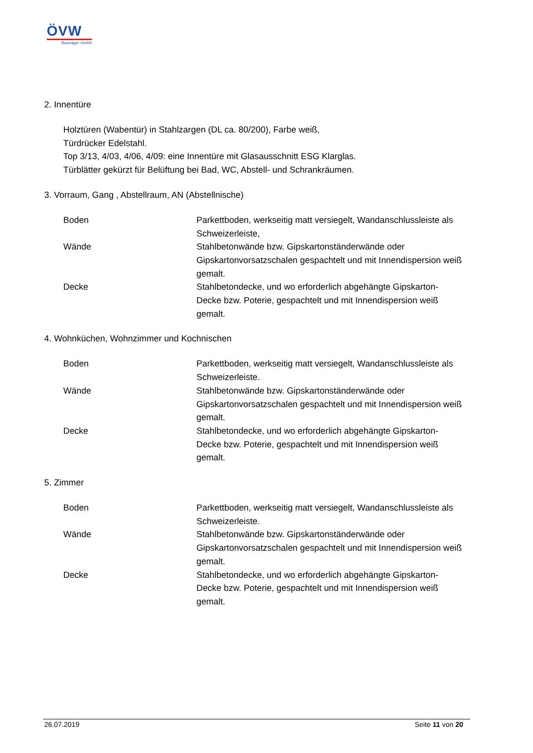ÖVW
Bauträger GmbH
2. Innentüre
Holztüren (Wabentür) in Stahlzargen (DL ca. 80/200), Farbe weiß,
Türdrücker Edelstahl.
Top 3/13, 4/03, 4/06, 4/09: eine Innentüre mit Glasausschnitt ESG Klarglas.
Türblätter gekürzt für Belüftung bei Bad, WC, Abstell- und Schrankräumen.
3. Vorraum, Gang , Abstellraum, AN (Abstellnische)
Boden Parkettboden, werkseitig matt versiegelt, Wandanschlussleiste als Schweizerleiste,
Wände Stahlbetonwände bzw. Gipskartonständerwände oder Gipskartonvorsatzschalen gespachtelt und mit Innendispersion weiß gemalt.
Decke Stahlbetondecke, und wo erforderlich abgehängte Gipskarton-Decke bzw. Poterie, gespachtelt und mit Innendispersion weiß gemalt.
4. Wohnküchen, Wohnzimmer und Kochnischen
Boden Parkettboden, werkseitig matt versiegelt, Wandanschlussleiste als Schweizerleiste.
Wände Stahlbetonwände bzw. Gipskartonständerwände oder Gipskartonvorsatzschalen gespachtelt und mit Innendispersion weiß gemalt.
Decke Stahlbetondecke, und wo erforderlich abgehängte Gipskarton-Decke bzw. Poterie, gespachtelt und mit Innendispersion weiß gemalt.
5. Zimmer
Boden Parkettboden, werkseitig matt versiegelt, Wandanschlussleiste als Schweizerleiste.
Wände Stahlbetonwände bzw. Gipskartonständerwände oder Gipskartonvorsatzschalen gespachtelt und mit Innendispersion weiß gemalt.
Decke Stahlbetondecke, und wo erforderlich abgehängte Gipskarton-Decke bzw. Poterie, gespachtelt und mit Innendispersion weiß gemalt.
26.07.2019 Seite 11 von 20